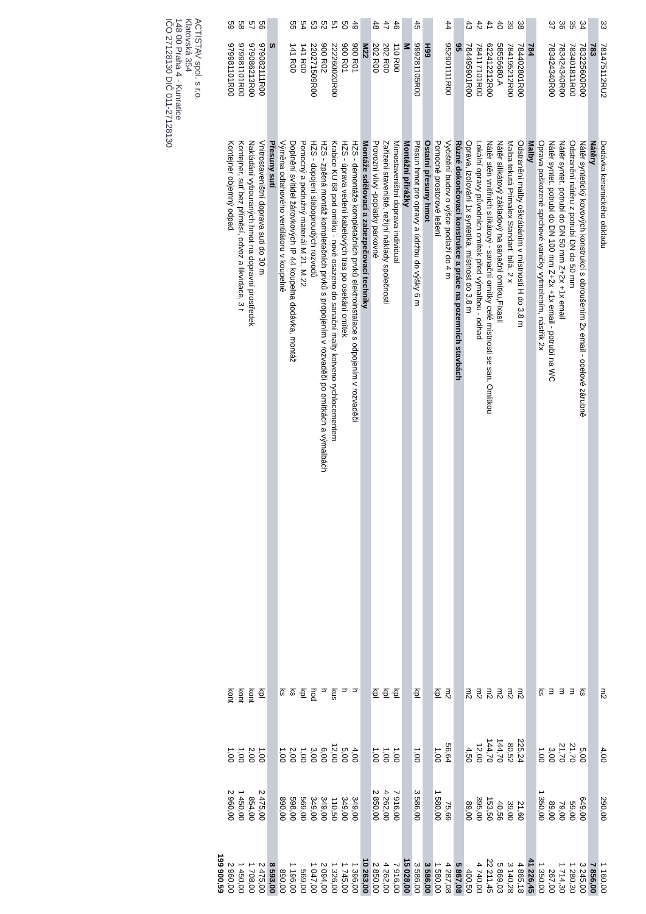| 33 | 781475112RU2 | Dodávka keramického obkladu | m2 | 4,00 | 290,00 | 1 160,00 |
| | 783 | Nátěry | | | | 7 856,00 |
| 34 | 783225600R00 | Nátěr syntetický kovových konstrukcí s obroušením 2x email - ocelové zárubně | ks | 5,00 | 649,00 | 3 245,00 |
| 35 | 783401811R00 | Odstranění nátěru z potrubí DN do 50 mm | m | 21,70 | 59,00 | 1 280,30 |
| 36 | 783424340R00 | Nátěr syntet. potrubí do DN 50 mm Z+2x +1x email | m | 21,70 | 79,00 | 1 714,30 |
| 37 | 783424340R00 | Nátěr syntet. potrubí do DN 100 mm Z+2x +1x email - potrubí na WC | m | 3,00 | 89,00 | 267,00 |
| | | Oprava poškozené sprchové vaničky vytmelením, nástřik 2x | ks | 1,00 | 1 350,00 | 1 350,00 |
| | 784 | Malby | | | | 41 226,45 |
| 38 | 784402801R00 | Odstranění malby oškrábáním v místnosti H do 3,8 m | m2 | 225,24 | 21,60 | 4 865,18 |
| 39 | 784195212R00 | Malba tekutá Primalex Standart, bílá, 2 x | m2 | 80,52 | 39,00 | 3 140,28 |
| 40 | 58556680.A | Nátěr silikátový základový na sanační omítku,Fixasil | m2 | 144,70 | 40,56 | 5 869,03 |
| 41 | 622412212R00 | Nátěr stěn vnitřních silikátový - sanační omítky celé místnosti se san. Omítkou | m2 | 144,70 | 153,50 | 22 211,45 |
| 42 | 784117101R00 | Lokální opravy původních omítek před výmalbou - odhad | m2 | 12,00 | 395,00 | 4 740,00 |
| 43 | 784495901R00 | Oprava, izolování 1x syntetika, místnost do 3,8 m | m2 | 4,50 | 89,00 | 400,50 |
| | 95 | Různé dokončovací konstrukce a práce na pozemních stavbách | | | | 5 867,08 |
| 44 | 952901111R00 | Vyčištění budov o výšce podlaží do 4 m | m2 | 56,64 | 75,69 | 4 287,08 |
| | | Pomocné prostorové lešení | kpl | 1,00 | 1 580,00 | 1 580,00 |
| | H99 | Ostatní přesuny hmot | | | | 3 586,00 |
| 45 | 999281105R00 | Přesun hmot pro opravy a údržbu do výšky 6 m | kpl | 1,00 | 3 586,00 | 3 586,00 |
| | M | Montážní přirážky | | | | 15 028,00 |
| 46 | 110 R00 | Mimostaveništní doprava individual | kpl | 1,00 | 7 916,00 | 7 916,00 |
| 47 | 202 R00 | Zařízení staveniště, režijní náklady společnosti | kpl | 1,00 | 4 262,00 | 4 262,00 |
| 48 | 202 R00 | Provozní vlivy -poplatky parkovné | kpl | 1,00 | 2 850,00 | 2 850,00 |
| | M22 | Montáže sdělovací a zabezpečovací techniky | | | | 10 263,00 |
| 49 | 900 R01 | HZS - demontáže kompletačních prvků elektroinstalace s odpojením v rozvaděči | h | 4,00 | 349,00 | 1 396,00 |
| 50 | 900 R01 | HZS - úprava vedení kabelových tras po osekání omítek | h | 5,00 | 349,00 | 1 745,00 |
| 51 | 222260020R00 | Krabice KU 68 pod omítku - nově osazeno do sanační malty kotveno rychlocementem | kus | 12,00 | 110,50 | 1 326,00 |
| 52 | 900 R02 | HZS - zpětná montáž kompletačních prvků s propojením v rozvaděči po omítkách a výmalbách | h | 6,00 | 349,00 | 2 094,00 |
| 53 | 220271509R00 | HZS - dopojení slaboproudých rozvodů | hod | 3,00 | 349,00 | 1 047,00 |
| 54 | 141 R00 | Pomocný a podružný materiál M 21, M 22 | kpl | 1,00 | 569,00 | 569,00 |
| 55 | 141 R00 | Doplnění svítidel žárovkových IP 44 koupelna dodávka, montáž | ks | 2,00 | 598,00 | 1 196,00 |
| | | Výměna odtahového ventilátoru v koupelně | ks | 1,00 | 890,00 | 890,00 |
| | S | Přesuny sutí | | | | 8 593,00 |
| 56 | 979082111R00 | Vnitrostaveništní doprava suti do 30 m | kpl | 1,00 | 2 475,00 | 2 475,00 |
| 57 | 979086213R00 | Nakládání vybouraných hmot na dopravní prostředek | kont | 2,00 | 854,00 | 1 708,00 |
| 58 | 979981101R00 | Kontejner, suť bez příměsí, odvoz a likvidace, 3 t | kont | 1,00 | 1 450,00 | 1 450,00 |
| 59 | 979981101R00 | Kontejner objemný odpad | kont | 1,00 | 2 960,00 | 2 960,00 |
| | | | | | | 199 900,59 |
ACTISTAV spol. s r.o.
Klatovská 354
148 00 Praha 4 - Kunratice
IČO 27128130 DIČ 011-27128130